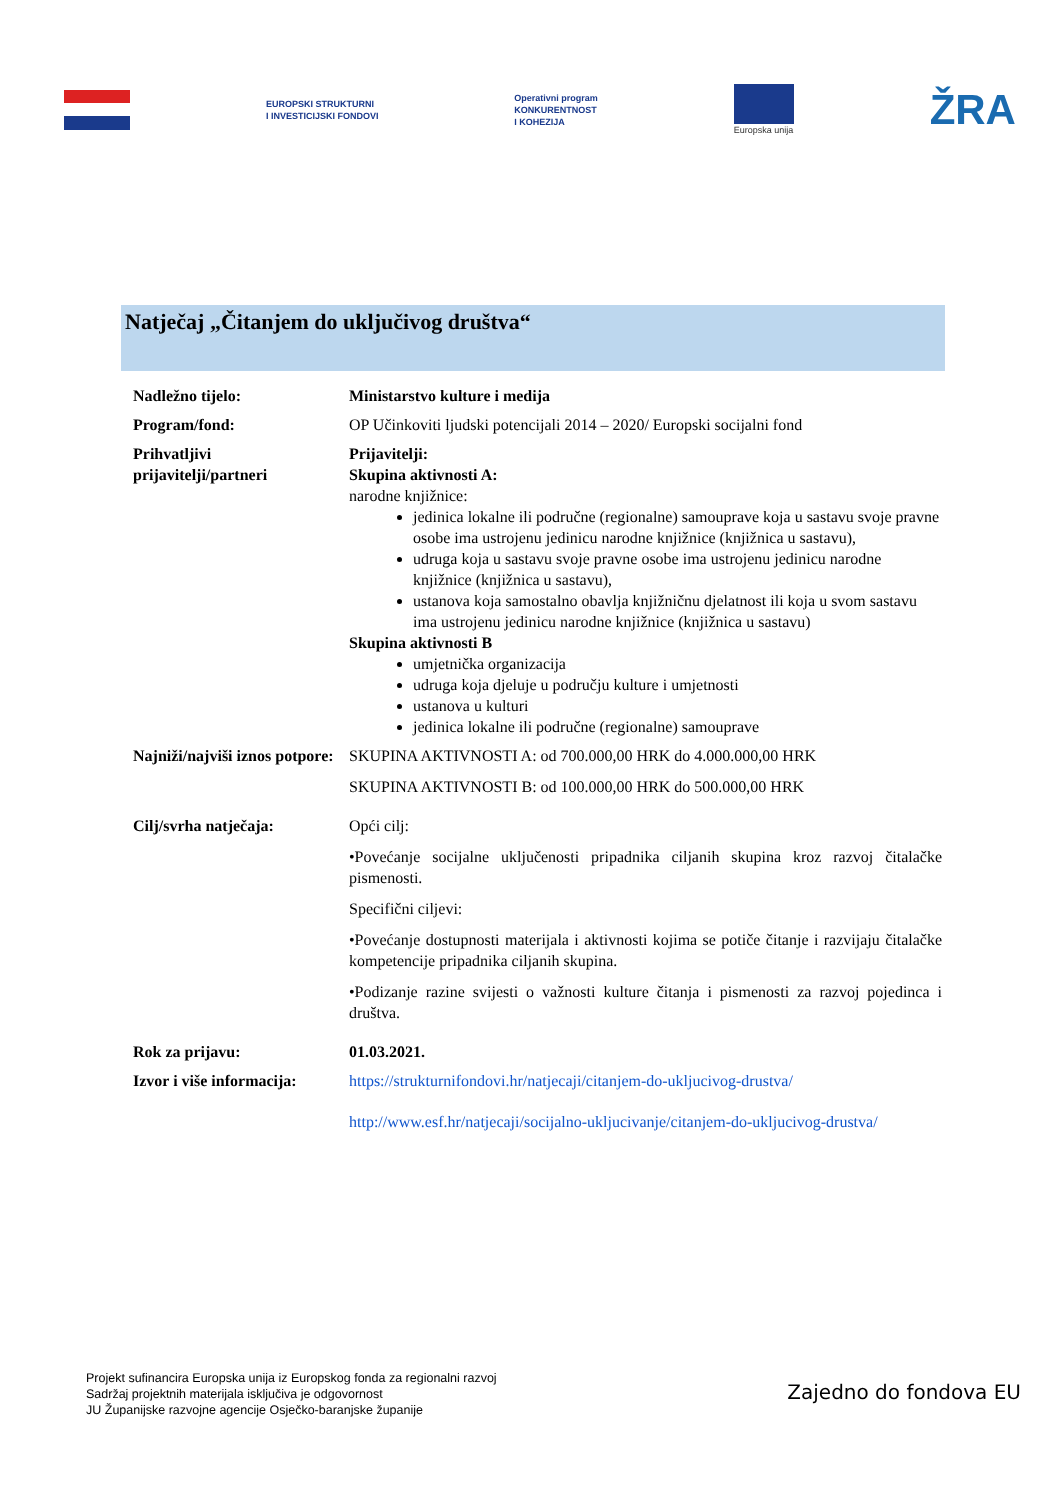EUROPSKI STRUKTURNI
I INVESTICIJSKI FONDOVI
Operativni program
KONKURENTNOST
I KOHEZIJA
Europska unija
ŽRA
Natječaj „Čitanjem do uključivog društva“
| Nadležno tijelo: | Ministarstvo kulture i medija |
| Program/fond: | OP Učinkoviti ljudski potencijali 2014 – 2020/ Europski socijalni fond |
| Prihvatljivi prijavitelji/partneri | Prijavitelji: Skupina aktivnosti A: narodne knjižnice: jedinica lokalne ili područne (regionalne) samouprave koja u sastavu svoje pravne osobe ima ustrojenu jedinicu narodne knjižnice (knjižnica u sastavu), udruga koja u sastavu svoje pravne osobe ima ustrojenu jedinicu narodne knjižnice (knjižnica u sastavu), ustanova koja samostalno obavlja knjižničnu djelatnost ili koja u svom sastavu ima ustrojenu jedinicu narodne knjižnice (knjižnica u sastavu) Skupina aktivnosti B umjetnička organizacija udruga koja djeluje u području kulture i umjetnosti ustanova u kulturi jedinica lokalne ili područne (regionalne) samouprave |
| Najniži/najviši iznos potpore: | SKUPINA AKTIVNOSTI A: od 700.000,00 HRK do 4.000.000,00 HRK SKUPINA AKTIVNOSTI B: od 100.000,00 HRK do 500.000,00 HRK |
| Cilj/svrha natječaja: | Opći cilj: •Povećanje socijalne uključenosti pripadnika ciljanih skupina kroz razvoj čitalačke pismenosti. Specifični ciljevi: •Povećanje dostupnosti materijala i aktivnosti kojima se potiče čitanje i razvijaju čitalačke kompetencije pripadnika ciljanih skupina. •Podizanje razine svijesti o važnosti kulture čitanja i pismenosti za razvoj pojedinca i društva. |
| Rok za prijavu: | 01.03.2021. |
| Izvor i više informacija: | https://strukturnifondovi.hr/natjecaji/citanjem-do-ukljucivog-drustva/ http://www.esf.hr/natjecaji/socijalno-ukljucivanje/citanjem-do-ukljucivog-drustva/ |
Projekt sufinancira Europska unija iz Europskog fonda za regionalni razvoj
Sadržaj projektnih materijala isključiva je odgovornost
JU Županijske razvojne agencije Osječko-baranjske županije
Zajedno do fondova EU